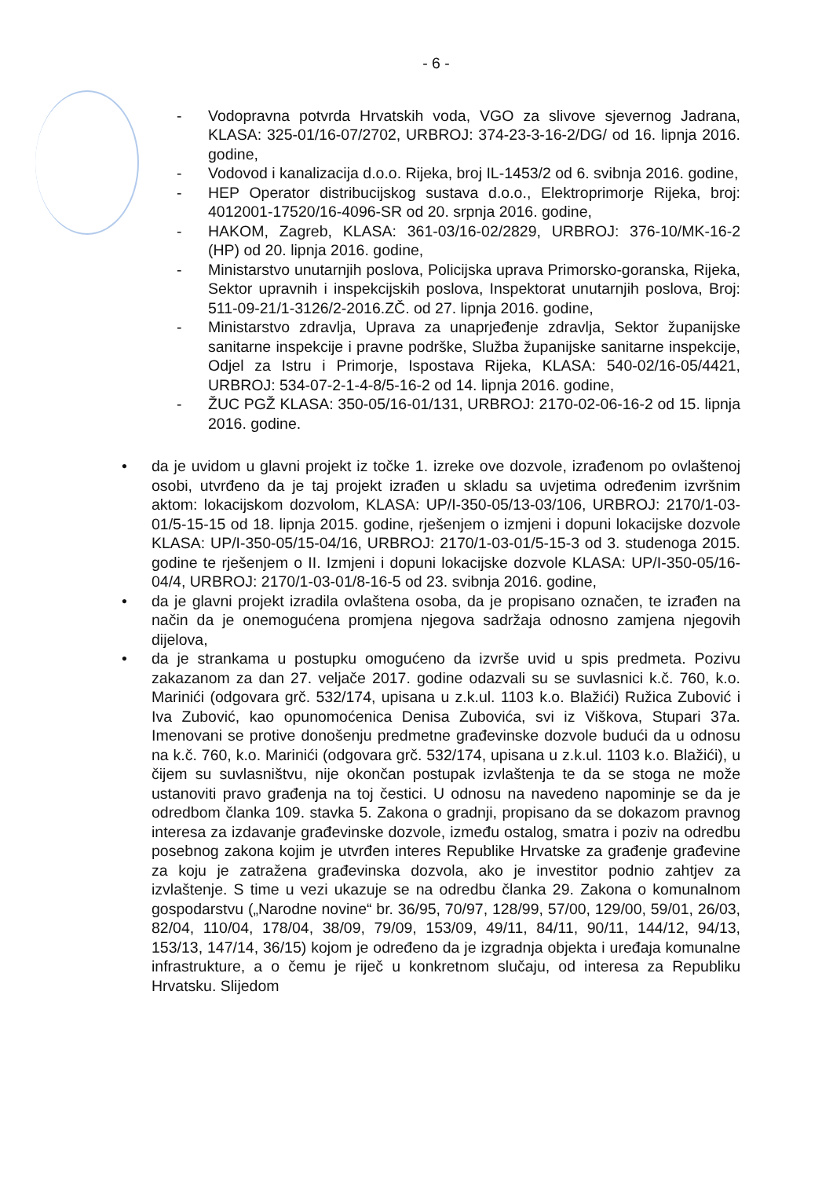- 6 -
- Vodopravna potvrda Hrvatskih voda, VGO za slivove sjevernog Jadrana, KLASA: 325-01/16-07/2702, URBROJ: 374-23-3-16-2/DG/ od 16. lipnja 2016. godine,
- Vodovod i kanalizacija d.o.o. Rijeka, broj IL-1453/2 od 6. svibnja 2016. godine,
- HEP Operator distribucijskog sustava d.o.o., Elektroprimorje Rijeka, broj: 4012001-17520/16-4096-SR od 20. srpnja 2016. godine,
- HAKOM, Zagreb, KLASA: 361-03/16-02/2829, URBROJ: 376-10/MK-16-2 (HP) od 20. lipnja 2016. godine,
- Ministarstvo unutarnjih poslova, Policijska uprava Primorsko-goranska, Rijeka, Sektor upravnih i inspekcijskih poslova, Inspektorat unutarnjih poslova, Broj: 511-09-21/1-3126/2-2016.ZČ. od 27. lipnja 2016. godine,
- Ministarstvo zdravlja, Uprava za unaprjeđenje zdravlja, Sektor županijske sanitarne inspekcije i pravne podrške, Služba županijske sanitarne inspekcije, Odjel za Istru i Primorje, Ispostava Rijeka, KLASA: 540-02/16-05/4421, URBROJ: 534-07-2-1-4-8/5-16-2 od 14. lipnja 2016. godine,
- ŽUC PGŽ KLASA: 350-05/16-01/131, URBROJ: 2170-02-06-16-2 od 15. lipnja 2016. godine.
• da je uvidom u glavni projekt iz točke 1. izreke ove dozvole, izrađenom po ovlaštenoj osobi, utvrđeno da je taj projekt izrađen u skladu sa uvjetima određenim izvršnim aktom: lokacijskom dozvolom, KLASA: UP/I-350-05/13-03/106, URBROJ: 2170/1-03-01/5-15-15 od 18. lipnja 2015. godine, rješenjem o izmjeni i dopuni lokacijske dozvole KLASA: UP/I-350-05/15-04/16, URBROJ: 2170/1-03-01/5-15-3 od 3. studenoga 2015. godine te rješenjem o II. Izmjeni i dopuni lokacijske dozvole KLASA: UP/I-350-05/16-04/4, URBROJ: 2170/1-03-01/8-16-5 od 23. svibnja 2016. godine,
• da je glavni projekt izradila ovlaštena osoba, da je propisano označen, te izrađen na način da je onemogućena promjena njegova sadržaja odnosno zamjena njegovih dijelova,
• da je strankama u postupku omogućeno da izvrše uvid u spis predmeta. Pozivu zakazanom za dan 27. veljače 2017. godine odazvali su se suvlasnici k.č. 760, k.o. Marinići (odgovara grč. 532/174, upisana u z.k.ul. 1103 k.o. Blažići) Ružica Zubović i Iva Zubović, kao opunomoćenica Denisa Zubovića, svi iz Viškova, Stupari 37a. Imenovani se protive donošenju predmetne građevinske dozvole budući da u odnosu na k.č. 760, k.o. Marinići (odgovara grč. 532/174, upisana u z.k.ul. 1103 k.o. Blažići), u čijem su suvlasništvu, nije okončan postupak izvlaštenja te da se stoga ne može ustanoviti pravo građenja na toj čestici. U odnosu na navedeno napominje se da je odredbom članka 109. stavka 5. Zakona o gradnji, propisano da se dokazom pravnog interesa za izdavanje građevinske dozvole, između ostalog, smatra i poziv na odredbu posebnog zakona kojim je utvrđen interes Republike Hrvatske za građenje građevine za koju je zatražena građevinska dozvola, ako je investitor podnio zahtjev za izvlaštenje. S time u vezi ukazuje se na odredbu članka 29. Zakona o komunalnom gospodarstvu („Narodne novine“ br. 36/95, 70/97, 128/99, 57/00, 129/00, 59/01, 26/03, 82/04, 110/04, 178/04, 38/09, 79/09, 153/09, 49/11, 84/11, 90/11, 144/12, 94/13, 153/13, 147/14, 36/15) kojom je određeno da je izgradnja objekta i uređaja komunalne infrastrukture, a o čemu je riječ u konkretnom slučaju, od interesa za Republiku Hrvatsku. Slijedom